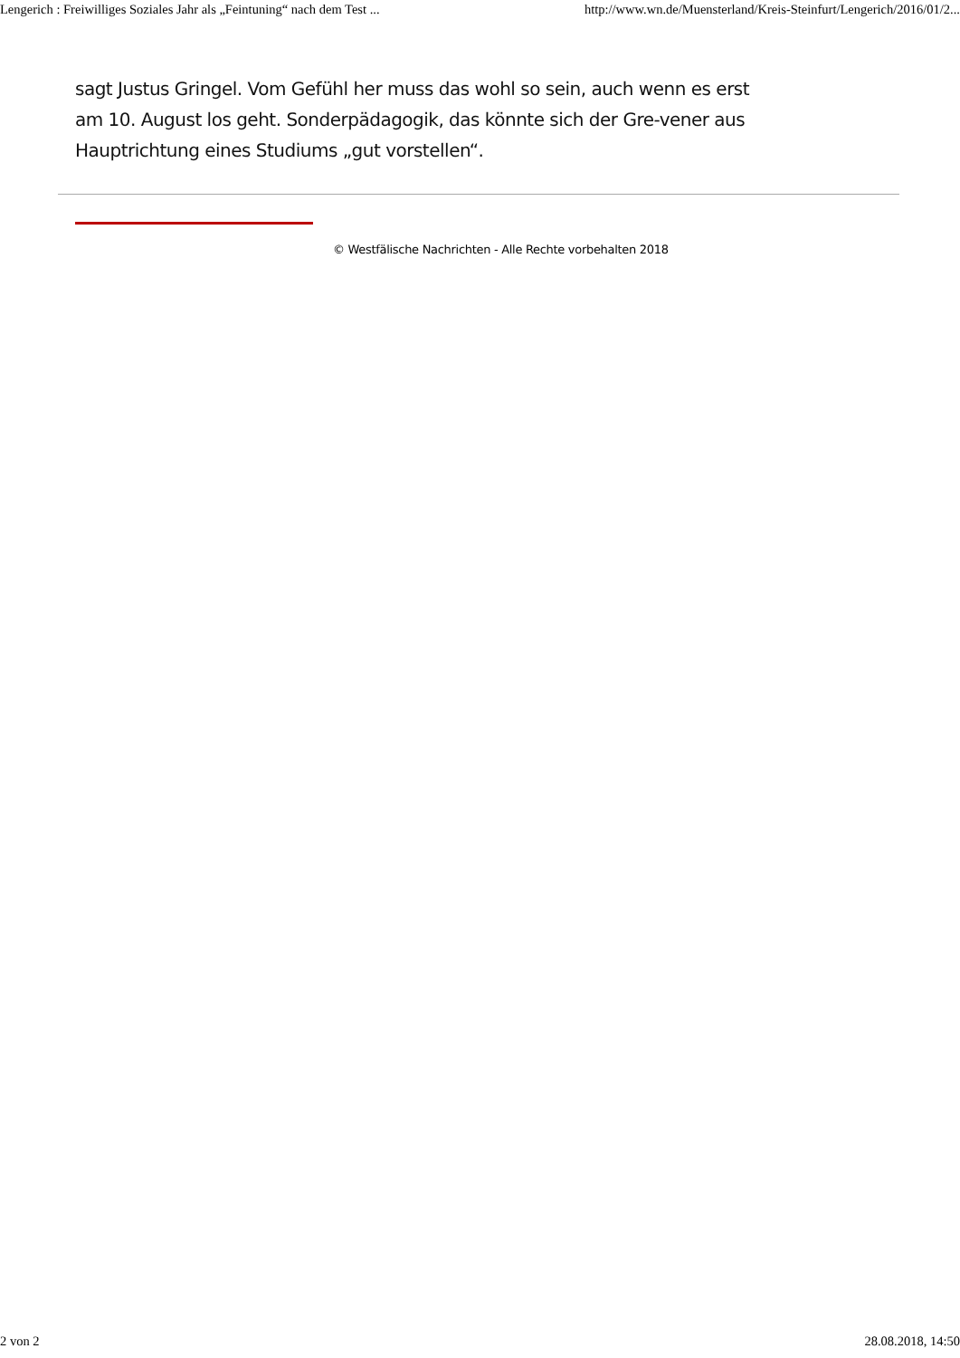Lengerich : Freiwilliges Soziales Jahr als „Feintuning“ nach dem Test ... http://www.wn.de/Muensterland/Kreis-Steinfurt/Lengerich/2016/01/2...
sagt Justus Gringel. Vom Gefühl her muss das wohl so sein, auch wenn es erst am 10. August los geht. Sonderpädagogik, das könnte sich der Gre-vener aus Hauptrichtung eines Studiums „gut vorstellen“.
© Westfälische Nachrichten - Alle Rechte vorbehalten 2018
2 von 2 28.08.2018, 14:50